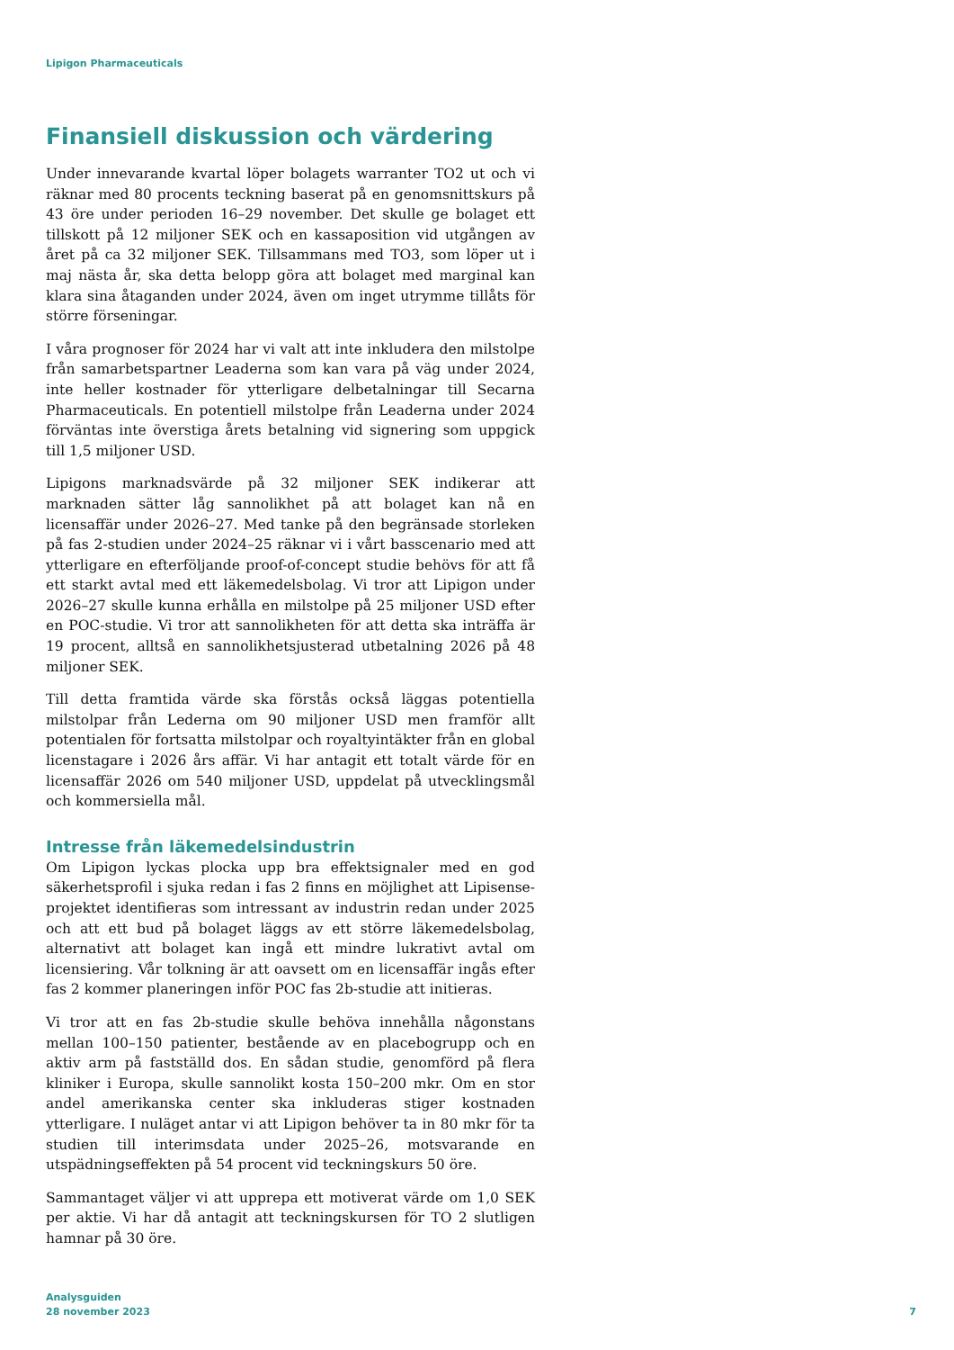Lipigon Pharmaceuticals
Finansiell diskussion och värdering
Under innevarande kvartal löper bolagets warranter TO2 ut och vi räknar med 80 procents teckning baserat på en genomsnittskurs på 43 öre under perioden 16–29 november. Det skulle ge bolaget ett tillskott på 12 miljoner SEK och en kassaposition vid utgången av året på ca 32 miljoner SEK. Tillsammans med TO3, som löper ut i maj nästa år, ska detta belopp göra att bolaget med marginal kan klara sina åtaganden under 2024, även om inget utrymme tillåts för större förseningar.
I våra prognoser för 2024 har vi valt att inte inkludera den milstolpe från samarbetspartner Leaderna som kan vara på väg under 2024, inte heller kostnader för ytterligare delbetalningar till Secarna Pharmaceuticals. En potentiell milstolpe från Leaderna under 2024 förväntas inte överstiga årets betalning vid signering som uppgick till 1,5 miljoner USD.
Lipigons marknadsvärde på 32 miljoner SEK indikerar att marknaden sätter låg sannolikhet på att bolaget kan nå en licensaffär under 2026–27. Med tanke på den begränsade storleken på fas 2-studien under 2024–25 räknar vi i vårt basscenario med att ytterligare en efterföljande proof-of-concept studie behövs för att få ett starkt avtal med ett läkemedelsbolag. Vi tror att Lipigon under 2026–27 skulle kunna erhålla en milstolpe på 25 miljoner USD efter en POC-studie. Vi tror att sannolikheten för att detta ska inträffa är 19 procent, alltså en sannolikhetsjusterad utbetalning 2026 på 48 miljoner SEK.
Till detta framtida värde ska förstås också läggas potentiella milstolpar från Lederna om 90 miljoner USD men framför allt potentialen för fortsatta milstolpar och royaltyintäkter från en global licenstagare i 2026 års affär. Vi har antagit ett totalt värde för en licensaffär 2026 om 540 miljoner USD, uppdelat på utvecklingsmål och kommersiella mål.
Intresse från läkemedelsindustrin
Om Lipigon lyckas plocka upp bra effektsignaler med en god säkerhetsprofil i sjuka redan i fas 2 finns en möjlighet att Lipisense-projektet identifieras som intressant av industrin redan under 2025 och att ett bud på bolaget läggs av ett större läkemedelsbolag, alternativt att bolaget kan ingå ett mindre lukrativt avtal om licensiering. Vår tolkning är att oavsett om en licensaffär ingås efter fas 2 kommer planeringen inför POC fas 2b-studie att initieras.
Vi tror att en fas 2b-studie skulle behöva innehålla någonstans mellan 100–150 patienter, bestående av en placebogrupp och en aktiv arm på fastställd dos. En sådan studie, genomförd på flera kliniker i Europa, skulle sannolikt kosta 150–200 mkr. Om en stor andel amerikanska center ska inkluderas stiger kostnaden ytterligare. I nuläget antar vi att Lipigon behöver ta in 80 mkr för ta studien till interimsdata under 2025–26, motsvarande en utspädningseffekten på 54 procent vid teckningskurs 50 öre.
Sammantaget väljer vi att upprepa ett motiverat värde om 1,0 SEK per aktie. Vi har då antagit att teckningskursen för TO 2 slutligen hamnar på 30 öre.
Analysguiden
28 november 2023
7